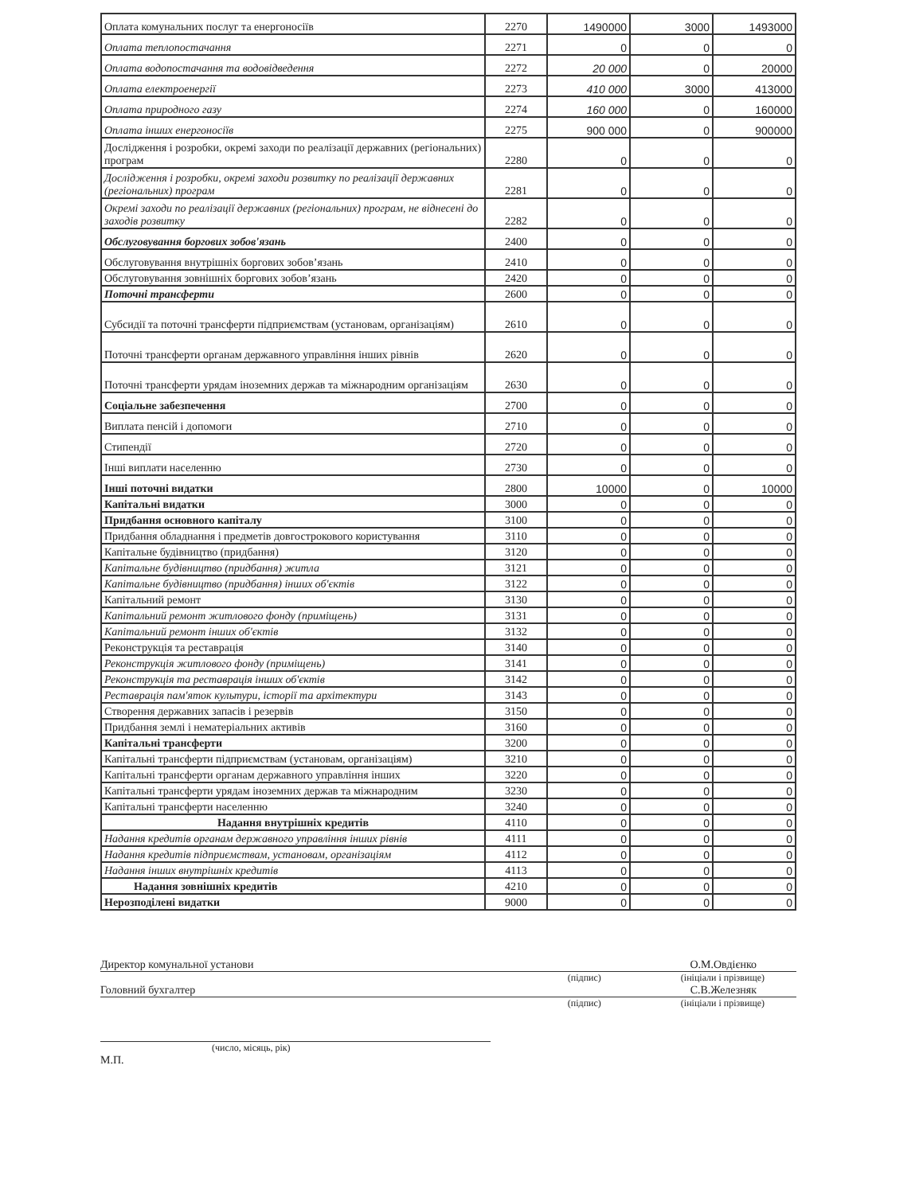| Оплата комунальних послуг та енергоносіїв | 2270 | 1490000 | 3000 | 1493000 |
| Оплата теплопостачання | 2271 | 0 | 0 | 0 |
| Оплата водопостачання та водовідведення | 2272 | 20 000 | 0 | 20000 |
| Оплата електроенергії | 2273 | 410 000 | 3000 | 413000 |
| Оплата природного газу | 2274 | 160 000 | 0 | 160000 |
| Оплата інших енергоносіїв | 2275 | 900 000 | 0 | 900000 |
| Дослідження і розробки, окремі заходи по реалізації державних (регіональних) програм | 2280 | 0 | 0 | 0 |
| Дослідження і розробки, окремі заходи розвитку по реалізації державних (регіональних) програм | 2281 | 0 | 0 | 0 |
| Окремі заходи по реалізації державних (регіональних) програм, не віднесені до заходів розвитку | 2282 | 0 | 0 | 0 |
| Обслуговування боргових зобов'язань | 2400 | 0 | 0 | 0 |
| Обслуговування внутрішніх боргових зобов’язань | 2410 | 0 | 0 | 0 |
| Обслуговування зовнішніх боргових зобов’язань | 2420 | 0 | 0 | 0 |
| Поточні трансферти | 2600 | 0 | 0 | 0 |
| Субсидії та поточні трансферти підприємствам (установам, організаціям) | 2610 | 0 | 0 | 0 |
| Поточні трансферти органам державного управління інших рівнів | 2620 | 0 | 0 | 0 |
| Поточні трансферти урядам іноземних держав та міжнародним організаціям | 2630 | 0 | 0 | 0 |
| Соціальне забезпечення | 2700 | 0 | 0 | 0 |
| Виплата пенсій і допомоги | 2710 | 0 | 0 | 0 |
| Стипендії | 2720 | 0 | 0 | 0 |
| Інші виплати населенню | 2730 | 0 | 0 | 0 |
| Інші поточні видатки | 2800 | 10000 | 0 | 10000 |
| Капітальні видатки | 3000 | 0 | 0 | 0 |
| Придбання основного капіталу | 3100 | 0 | 0 | 0 |
| Придбання обладнання і предметів довгострокового користування | 3110 | 0 | 0 | 0 |
| Капітальне будівництво (придбання) | 3120 | 0 | 0 | 0 |
| Капітальне будівництво (придбання) житла | 3121 | 0 | 0 | 0 |
| Капітальне будівництво (придбання) інших об'єктів | 3122 | 0 | 0 | 0 |
| Капітальний ремонт | 3130 | 0 | 0 | 0 |
| Капітальний ремонт житлового фонду (приміщень) | 3131 | 0 | 0 | 0 |
| Капітальний ремонт інших об'єктів | 3132 | 0 | 0 | 0 |
| Реконструкція та реставрація | 3140 | 0 | 0 | 0 |
| Реконструкція житлового фонду (приміщень) | 3141 | 0 | 0 | 0 |
| Реконструкція та реставрація інших об'єктів | 3142 | 0 | 0 | 0 |
| Реставрація пам'яток культури, історії та архітектури | 3143 | 0 | 0 | 0 |
| Створення державних запасів і резервів | 3150 | 0 | 0 | 0 |
| Придбання землі і нематеріальних активів | 3160 | 0 | 0 | 0 |
| Капітальні трансферти | 3200 | 0 | 0 | 0 |
| Капітальні трансферти підприємствам (установам, організаціям) | 3210 | 0 | 0 | 0 |
| Капітальні трансферти органам державного управління інших | 3220 | 0 | 0 | 0 |
| Капітальні трансферти урядам іноземних держав та міжнародним | 3230 | 0 | 0 | 0 |
| Капітальні трансферти населенню | 3240 | 0 | 0 | 0 |
| Надання внутрішніх кредитів | 4110 | 0 | 0 | 0 |
| Надання кредитів органам державного управління інших рівнів | 4111 | 0 | 0 | 0 |
| Надання кредитів підприємствам, установам, організаціям | 4112 | 0 | 0 | 0 |
| Надання інших внутрішніх кредитів | 4113 | 0 | 0 | 0 |
| Надання зовнішніх кредитів | 4210 | 0 | 0 | 0 |
| Нерозподілені видатки | 9000 | 0 | 0 | 0 |
Директор комунальної установи О.М.Овдієнко
(підпис) (ініціали і прізвище)
Головний бухгалтер С.В.Железняк
(підпис) (ініціали і прізвище)
(число, місяць, рік)
М.П.